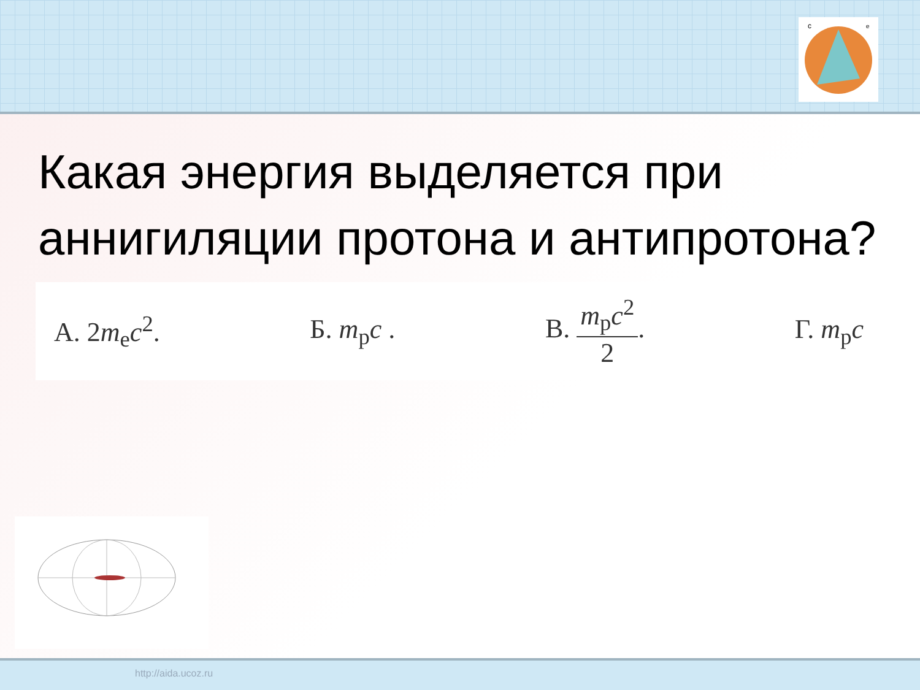c
e
Какая энергия выделяется при аннигиляции протона и антипротона?
А. 2m<sub>e</sub>c<sup>2</sup>. Б. m<sub>p</sub>c . В. m<sub>p</sub>c<sup>2</sup> 2. Г. m<sub>p</sub>c
http://aida.ucoz.ru